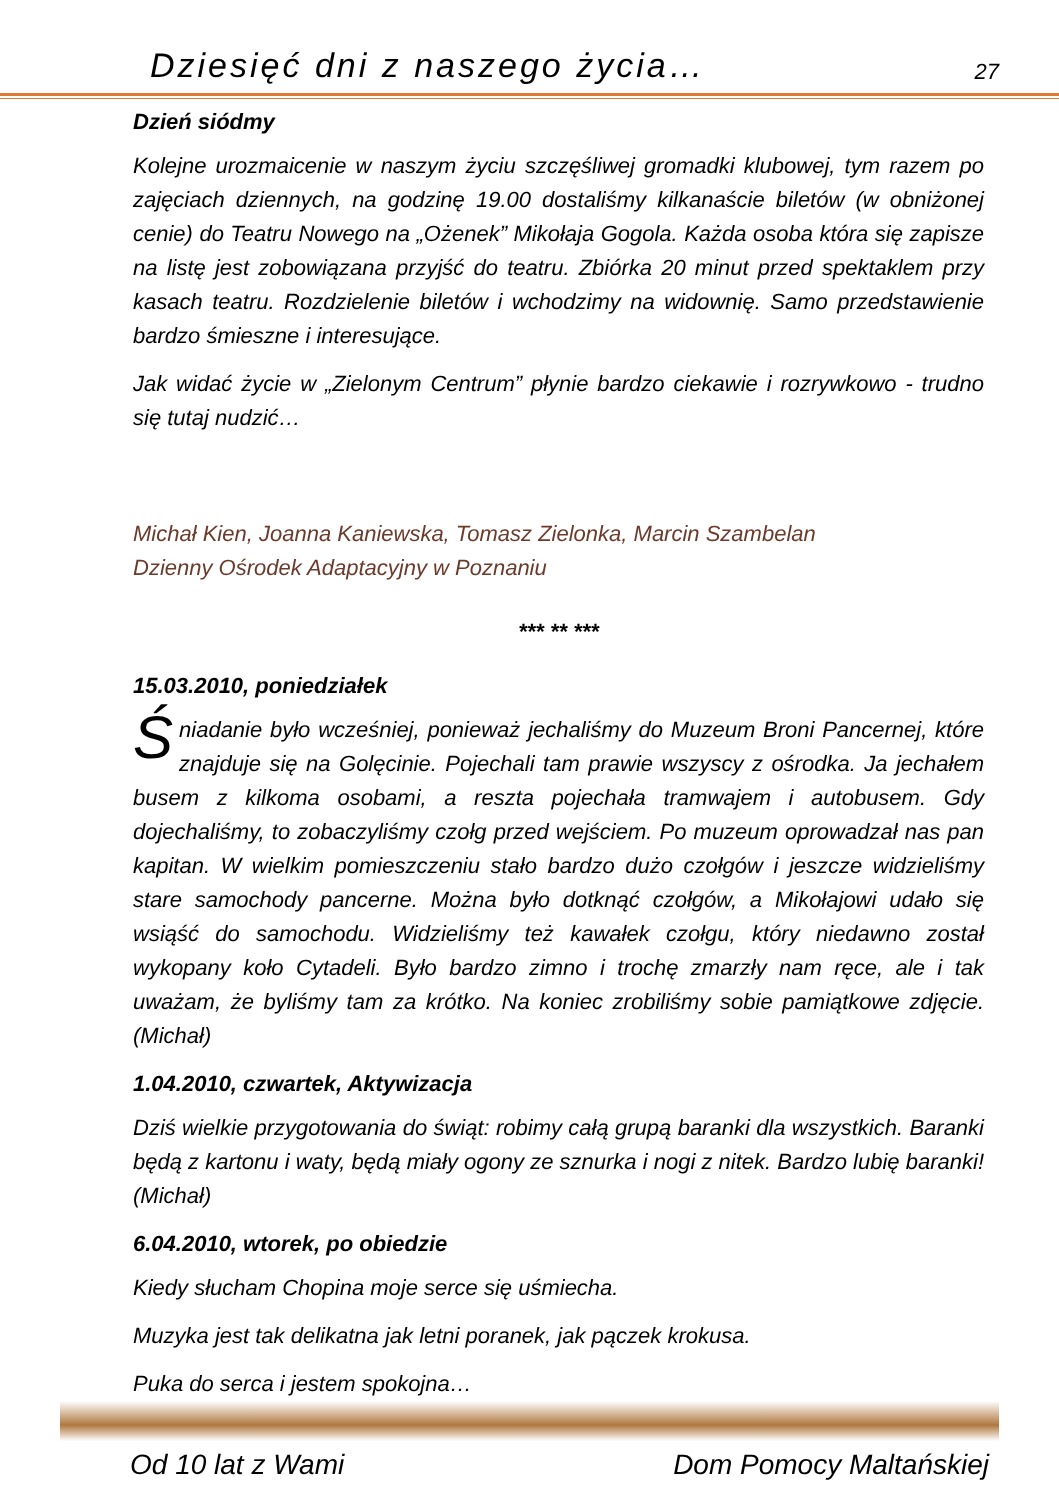Dziesięć dni z naszego życia… 27
Dzień siódmy
Kolejne urozmaicenie w naszym życiu szczęśliwej gromadki klubowej, tym razem po zajęciach dziennych, na godzinę 19.00 dostaliśmy kilkanaście biletów (w obniżonej cenie) do Teatru Nowego na „Ożenek” Mikołaja Gogola. Każda osoba która się zapisze na listę jest zobowiązana przyjść do teatru. Zbiórka 20 minut przed spektaklem przy kasach teatru. Rozdzielenie biletów i wchodzimy na widownię. Samo przedstawienie bardzo śmieszne i interesujące.
Jak widać życie w „Zielonym Centrum” płynie bardzo ciekawie i rozrywkowo - trudno się tutaj nudzić…
Michał Kien, Joanna Kaniewska, Tomasz Zielonka, Marcin Szambelan
Dzienny Ośrodek Adaptacyjny w Poznaniu
*** ** ***
15.03.2010, poniedziałek
Śniadanie było wcześniej, ponieważ jechaliśmy do Muzeum Broni Pancernej, które znajduje się na Golęcinie. Pojechali tam prawie wszyscy z ośrodka. Ja jechałem busem z kilkoma osobami, a reszta pojechała tramwajem i autobusem. Gdy dojechaliśmy, to zobaczyliśmy czołg przed wejściem. Po muzeum oprowadzał nas pan kapitan. W wielkim pomieszczeniu stało bardzo dużo czołgów i jeszcze widzieliśmy stare samochody pancerne. Można było dotknąć czołgów, a Mikołajowi udało się wsiąść do samochodu. Widzieliśmy też kawałek czołgu, który niedawno został wykopany koło Cytadeli. Było bardzo zimno i trochę zmarzły nam ręce, ale i tak uważam, że byliśmy tam za krótko. Na koniec zrobiliśmy sobie pamiątkowe zdjęcie. (Michał)
1.04.2010, czwartek, Aktywizacja
Dziś wielkie przygotowania do świąt: robimy całą grupą baranki dla wszystkich. Baranki będą z kartonu i waty, będą miały ogony ze sznurka i nogi z nitek. Bardzo lubię baranki! (Michał)
6.04.2010, wtorek, po obiedzie
Kiedy słucham Chopina moje serce się uśmiecha.
Muzyka jest tak delikatna jak letni poranek, jak pączek krokusa.
Puka do serca i jestem spokojna…
Od 10 lat z Wami Dom Pomocy Maltańskiej